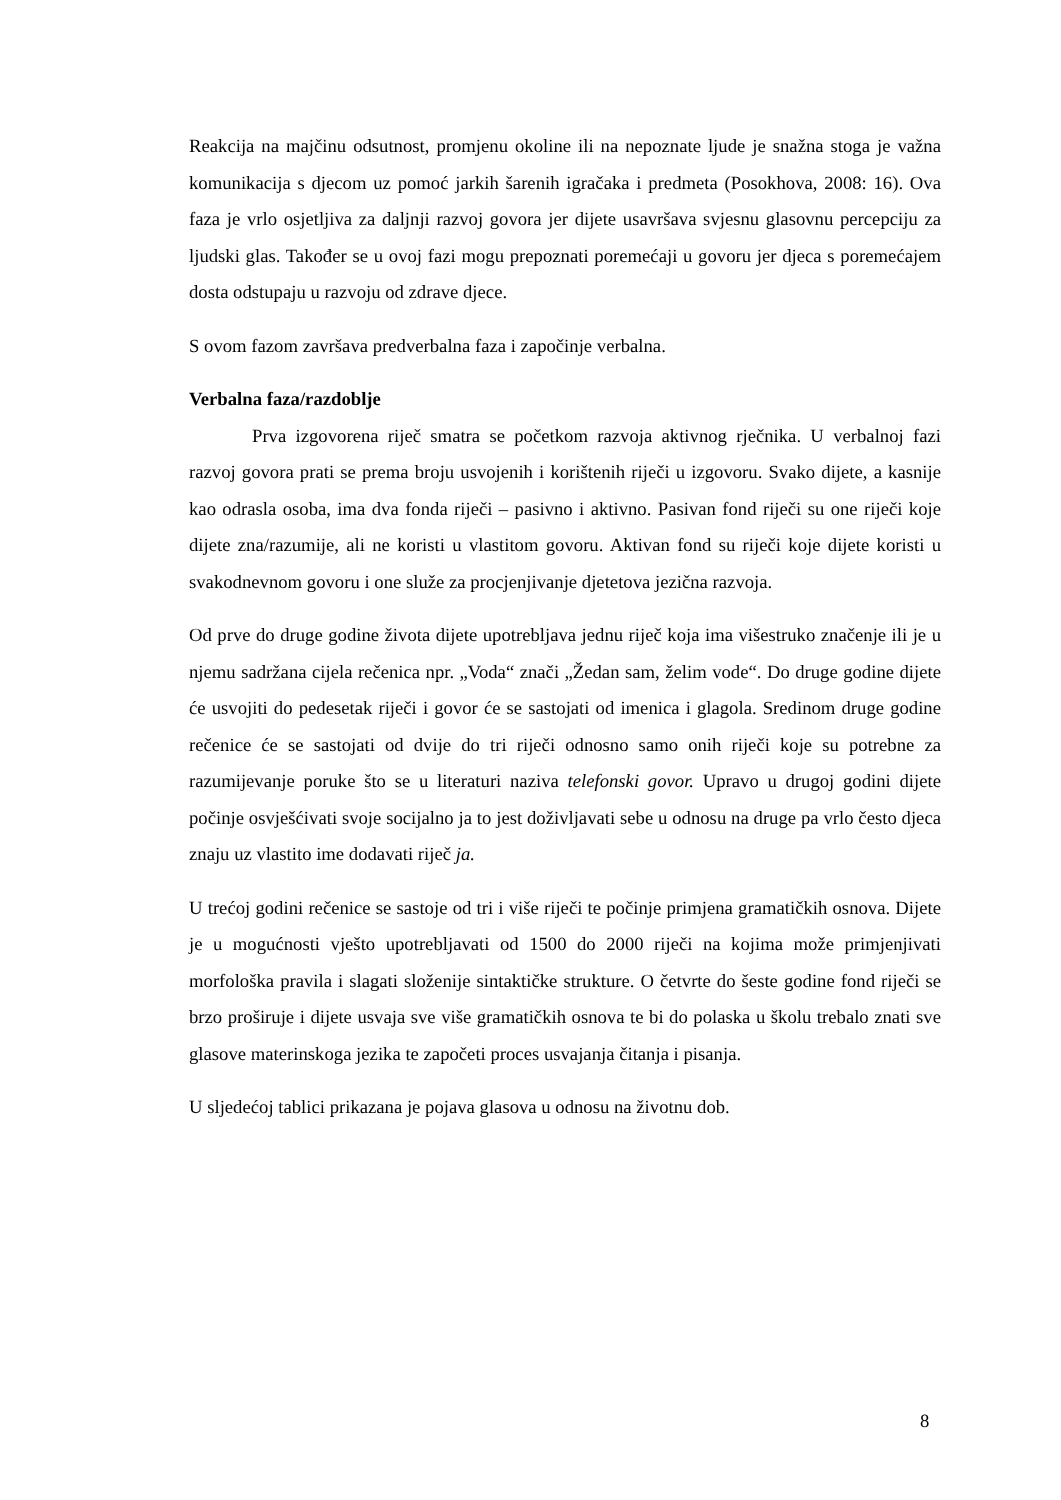Reakcija na majčinu odsutnost, promjenu okoline ili na nepoznate ljude je snažna stoga je važna komunikacija s djecom uz pomoć jarkih šarenih igračaka i predmeta (Posokhova, 2008: 16). Ova faza je vrlo osjetljiva za daljnji razvoj govora jer dijete usavršava svjesnu glasovnu percepciju za ljudski glas. Također se u ovoj fazi mogu prepoznati poremećaji u govoru jer djeca s poremećajem dosta odstupaju u razvoju od zdrave djece.
S ovom fazom završava predverbalna faza i započinje verbalna.
Verbalna faza/razdoblje
Prva izgovorena riječ smatra se početkom razvoja aktivnog rječnika. U verbalnoj fazi razvoj govora prati se prema broju usvojenih i korištenih riječi u izgovoru. Svako dijete, a kasnije kao odrasla osoba, ima dva fonda riječi – pasivno i aktivno. Pasivan fond riječi su one riječi koje dijete zna/razumije, ali ne koristi u vlastitom govoru. Aktivan fond su riječi koje dijete koristi u svakodnevnom govoru i one služe za procjenjivanje djetetova jezična razvoja.
Od prve do druge godine života dijete upotrebljava jednu riječ koja ima višestruko značenje ili je u njemu sadržana cijela rečenica npr. „Voda“ znači „Žedan sam, želim vode“. Do druge godine dijete će usvojiti do pedesetak riječi i govor će se sastojati od imenica i glagola. Sredinom druge godine rečenice će se sastojati od dvije do tri riječi odnosno samo onih riječi koje su potrebne za razumijevanje poruke što se u literaturi naziva telefonski govor. Upravo u drugoj godini dijete počinje osvješćivati svoje socijalno ja to jest doživljavati sebe u odnosu na druge pa vrlo često djeca znaju uz vlastito ime dodavati riječ ja.
U trećoj godini rečenice se sastoje od tri i više riječi te počinje primjena gramatičkih osnova. Dijete je u mogućnosti vješto upotrebljavati od 1500 do 2000 riječi na kojima može primjenjivati morfološka pravila i slagati složenije sintaktičke strukture. O četvrte do šeste godine fond riječi se brzo proširuje i dijete usvaja sve više gramatičkih osnova te bi do polaska u školu trebalo znati sve glasove materinskoga jezika te započeti proces usvajanja čitanja i pisanja.
U sljedećoj tablici prikazana je pojava glasova u odnosu na životnu dob.
8